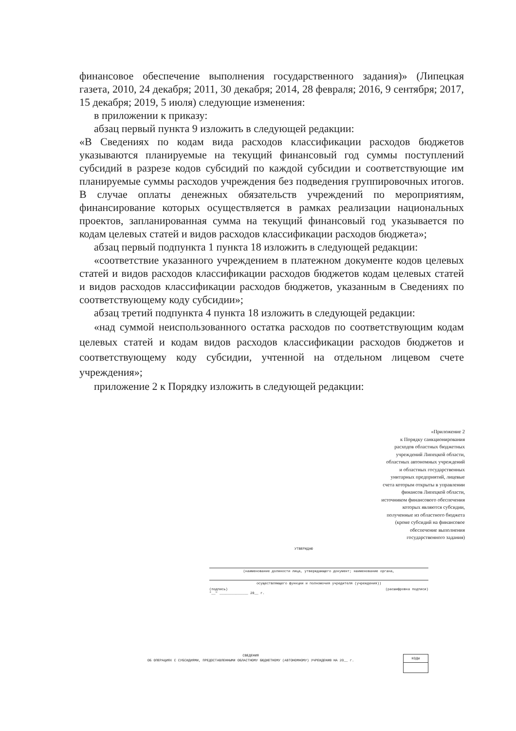финансовое обеспечение выполнения государственного задания)» (Липецкая газета, 2010, 24 декабря; 2011, 30 декабря; 2014, 28 февраля; 2016, 9 сентября; 2017, 15 декабря; 2019, 5 июля) следующие изменения:
в приложении к приказу:
абзац первый пункта 9 изложить в следующей редакции:
«В Сведениях по кодам вида расходов классификации расходов бюджетов указываются планируемые на текущий финансовый год суммы поступлений субсидий в разрезе кодов субсидий по каждой субсидии и соответствующие им планируемые суммы расходов учреждения без подведения группировочных итогов. В случае оплаты денежных обязательств учреждений по мероприятиям, финансирование которых осуществляется в рамках реализации национальных проектов, запланированная сумма на текущий финансовый год указывается по кодам целевых статей и видов расходов классификации расходов бюджета»;
абзац первый подпункта 1 пункта 18 изложить в следующей редакции:
«соответствие указанного учреждением в платежном документе кодов целевых статей и видов расходов классификации расходов бюджетов кодам целевых статей и видов расходов классификации расходов бюджетов, указанным в Сведениях по соответствующему коду субсидии»;
абзац третий подпункта 4 пункта 18 изложить в следующей редакции:
«над суммой неиспользованного остатка расходов по соответствующим кодам целевых статей и кодам видов расходов классификации расходов бюджетов и соответствующему коду субсидии, учтенной на отдельном лицевом счете учреждения»;
приложение 2 к Порядку изложить в следующей редакции:
«Приложение 2
к Порядку санкционирования
расходов областных бюджетных
учреждений Липецкой области,
областных автономных учреждений
и областных государственных
унитарных предприятий, лицевые
счета которым открыты в управлении
финансов Липецкой области,
источником финансового обеспечения
которых являются субсидии,
полученные из областного бюджета
(кроме субсидий на финансовое
обеспечение выполнения
государственного задания)
УТВЕРЖДАЮ
(наименование должности лица, утверждающего документ; наименование органа,
осуществляющего функции и полномочия учредителя (учреждения))
(подпись) (расшифровка подписи)
"__" ______________ 20__ г.
СВЕДЕНИЯ
ОБ ОПЕРАЦИЯХ С СУБСИДИЯМИ, ПРЕДОСТАВЛЕННЫМИ ОБЛАСТНОМУ БЮДЖЕТНОМУ (АВТОНОМНОМУ) УЧРЕЖДЕНИЮ НА 20__ г.
КОДЫ